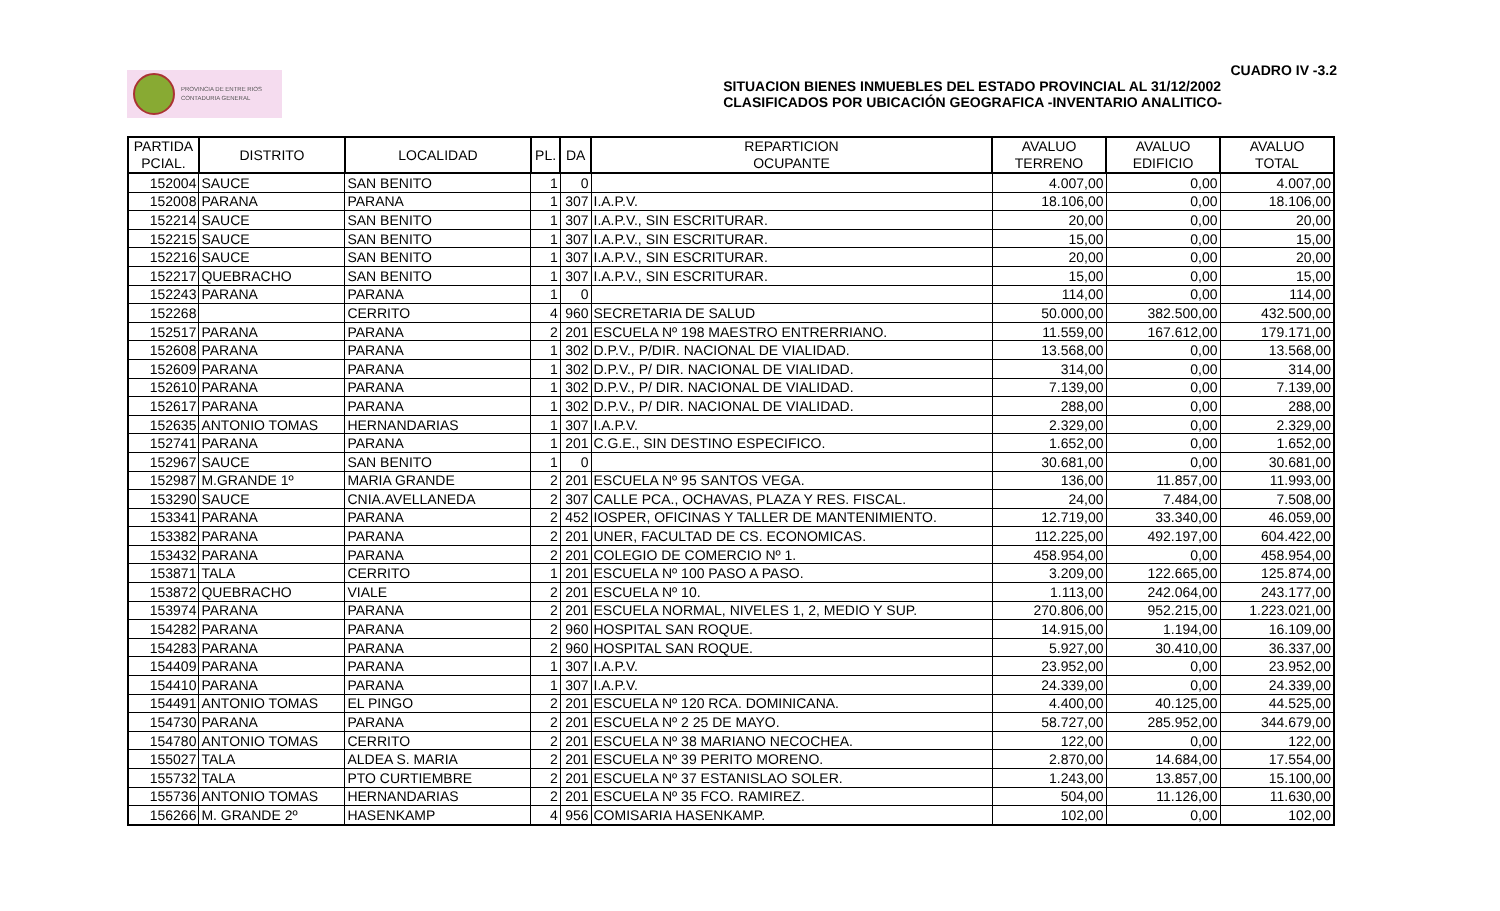PROVINCIA DE ENTRE RIOS
CONTADURIA GENERAL
CUADRO IV -3.2
SITUACION BIENES INMUEBLES DEL ESTADO PROVINCIAL AL 31/12/2002
CLASIFICADOS POR UBICACIÓN GEOGRAFICA -INVENTARIO ANALITICO-
| PARTIDA PCIAL. | DISTRITO | LOCALIDAD | PL. | DA | REPARTICION OCUPANTE | AVALUO TERRENO | AVALUO EDIFICIO | AVALUO TOTAL |
| --- | --- | --- | --- | --- | --- | --- | --- | --- |
| 152004 | SAUCE | SAN BENITO | 1 | 0 | | 4.007,00 | 0,00 | 4.007,00 |
| 152008 | PARANA | PARANA | 1 | 307 | I.A.P.V. | 18.106,00 | 0,00 | 18.106,00 |
| 152214 | SAUCE | SAN BENITO | 1 | 307 | I.A.P.V., SIN ESCRITURAR. | 20,00 | 0,00 | 20,00 |
| 152215 | SAUCE | SAN BENITO | 1 | 307 | I.A.P.V., SIN ESCRITURAR. | 15,00 | 0,00 | 15,00 |
| 152216 | SAUCE | SAN BENITO | 1 | 307 | I.A.P.V., SIN ESCRITURAR. | 20,00 | 0,00 | 20,00 |
| 152217 | QUEBRACHO | SAN BENITO | 1 | 307 | I.A.P.V., SIN ESCRITURAR. | 15,00 | 0,00 | 15,00 |
| 152243 | PARANA | PARANA | 1 | 0 | | 114,00 | 0,00 | 114,00 |
| 152268 | | CERRITO | 4 | 960 | SECRETARIA DE SALUD | 50.000,00 | 382.500,00 | 432.500,00 |
| 152517 | PARANA | PARANA | 2 | 201 | ESCUELA Nº 198 MAESTRO ENTRERRIANO. | 11.559,00 | 167.612,00 | 179.171,00 |
| 152608 | PARANA | PARANA | 1 | 302 | D.P.V., P/DIR. NACIONAL DE VIALIDAD. | 13.568,00 | 0,00 | 13.568,00 |
| 152609 | PARANA | PARANA | 1 | 302 | D.P.V., P/ DIR. NACIONAL DE VIALIDAD. | 314,00 | 0,00 | 314,00 |
| 152610 | PARANA | PARANA | 1 | 302 | D.P.V., P/ DIR. NACIONAL DE VIALIDAD. | 7.139,00 | 0,00 | 7.139,00 |
| 152617 | PARANA | PARANA | 1 | 302 | D.P.V., P/ DIR. NACIONAL DE VIALIDAD. | 288,00 | 0,00 | 288,00 |
| 152635 | ANTONIO TOMAS | HERNANDARIAS | 1 | 307 | I.A.P.V. | 2.329,00 | 0,00 | 2.329,00 |
| 152741 | PARANA | PARANA | 1 | 201 | C.G.E., SIN DESTINO ESPECIFICO. | 1.652,00 | 0,00 | 1.652,00 |
| 152967 | SAUCE | SAN BENITO | 1 | 0 | | 30.681,00 | 0,00 | 30.681,00 |
| 152987 | M.GRANDE 1º | MARIA GRANDE | 2 | 201 | ESCUELA Nº 95 SANTOS VEGA. | 136,00 | 11.857,00 | 11.993,00 |
| 153290 | SAUCE | CNIA.AVELLANEDA | 2 | 307 | CALLE PCA., OCHAVAS, PLAZA Y RES. FISCAL. | 24,00 | 7.484,00 | 7.508,00 |
| 153341 | PARANA | PARANA | 2 | 452 | IOSPER, OFICINAS Y TALLER DE MANTENIMIENTO. | 12.719,00 | 33.340,00 | 46.059,00 |
| 153382 | PARANA | PARANA | 2 | 201 | UNER, FACULTAD DE CS. ECONOMICAS. | 112.225,00 | 492.197,00 | 604.422,00 |
| 153432 | PARANA | PARANA | 2 | 201 | COLEGIO DE COMERCIO Nº 1. | 458.954,00 | 0,00 | 458.954,00 |
| 153871 | TALA | CERRITO | 1 | 201 | ESCUELA Nº 100 PASO A PASO. | 3.209,00 | 122.665,00 | 125.874,00 |
| 153872 | QUEBRACHO | VIALE | 2 | 201 | ESCUELA Nº 10. | 1.113,00 | 242.064,00 | 243.177,00 |
| 153974 | PARANA | PARANA | 2 | 201 | ESCUELA NORMAL, NIVELES 1, 2, MEDIO Y SUP. | 270.806,00 | 952.215,00 | 1.223.021,00 |
| 154282 | PARANA | PARANA | 2 | 960 | HOSPITAL SAN ROQUE. | 14.915,00 | 1.194,00 | 16.109,00 |
| 154283 | PARANA | PARANA | 2 | 960 | HOSPITAL SAN ROQUE. | 5.927,00 | 30.410,00 | 36.337,00 |
| 154409 | PARANA | PARANA | 1 | 307 | I.A.P.V. | 23.952,00 | 0,00 | 23.952,00 |
| 154410 | PARANA | PARANA | 1 | 307 | I.A.P.V. | 24.339,00 | 0,00 | 24.339,00 |
| 154491 | ANTONIO TOMAS | EL PINGO | 2 | 201 | ESCUELA Nº 120 RCA. DOMINICANA. | 4.400,00 | 40.125,00 | 44.525,00 |
| 154730 | PARANA | PARANA | 2 | 201 | ESCUELA Nº 2 25 DE MAYO. | 58.727,00 | 285.952,00 | 344.679,00 |
| 154780 | ANTONIO TOMAS | CERRITO | 2 | 201 | ESCUELA Nº 38 MARIANO NECOCHEA. | 122,00 | 0,00 | 122,00 |
| 155027 | TALA | ALDEA S. MARIA | 2 | 201 | ESCUELA Nº 39 PERITO MORENO. | 2.870,00 | 14.684,00 | 17.554,00 |
| 155732 | TALA | PTO CURTIEMBRE | 2 | 201 | ESCUELA Nº 37 ESTANISLAO SOLER. | 1.243,00 | 13.857,00 | 15.100,00 |
| 155736 | ANTONIO TOMAS | HERNANDARIAS | 2 | 201 | ESCUELA Nº 35 FCO. RAMIREZ. | 504,00 | 11.126,00 | 11.630,00 |
| 156266 | M. GRANDE 2º | HASENKAMP | 4 | 956 | COMISARIA HASENKAMP. | 102,00 | 0,00 | 102,00 |